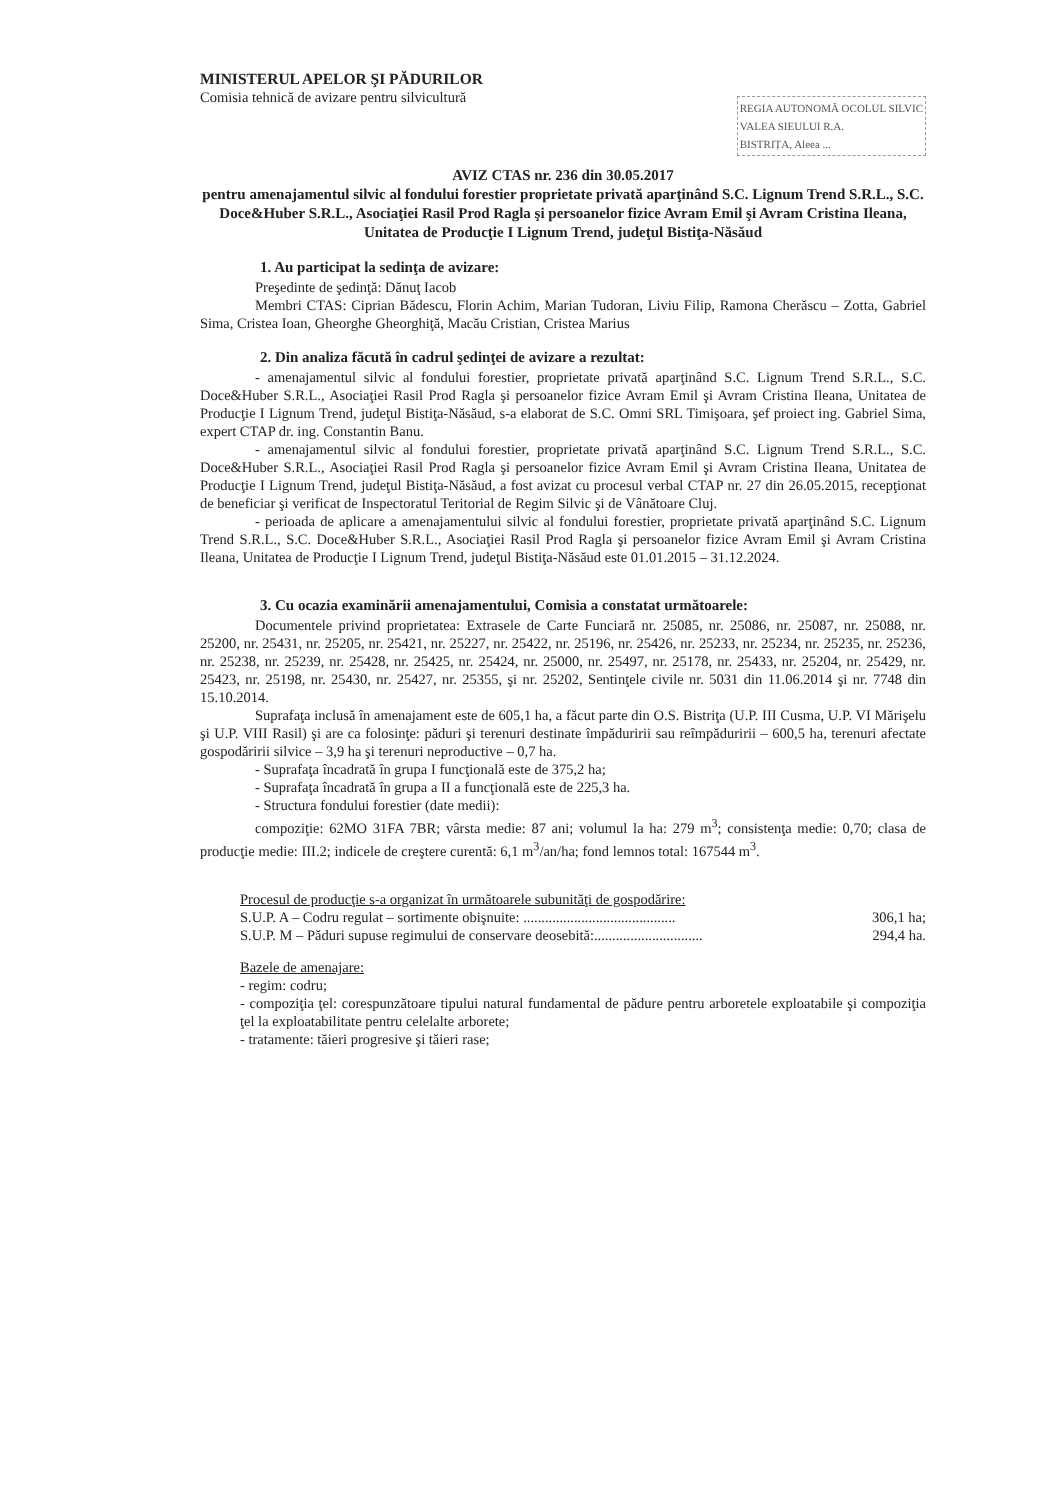MINISTERUL APELOR ŞI PĂDURILOR
Comisia tehnică de avizare pentru silvicultură
REGIA AUTONOMĂ OCOLUL SILVIC
VALEA SIEULUI R.A.
BISTRIȚA, Aleea ...
AVIZ CTAS nr. 236 din 30.05.2017
pentru amenajamentul silvic al fondului forestier proprietate privată aparţinând S.C. Lignum Trend S.R.L., S.C. Doce&Huber S.R.L., Asociaţiei Rasil Prod Ragla şi persoanelor fizice Avram Emil şi Avram Cristina Ileana,
Unitatea de Producţie I Lignum Trend, judeţul Bistiţa-Năsăud
1. Au participat la sedinţa de avizare:
Preşedinte de şedinţă: Dănuţ Iacob
Membri CTAS: Ciprian Bădescu, Florin Achim, Marian Tudoran, Liviu Filip, Ramona Cherăscu – Zotta, Gabriel Sima, Cristea Ioan, Gheorghe Gheorghiţă, Macău Cristian, Cristea Marius
2. Din analiza făcută în cadrul şedinţei de avizare a rezultat:
- amenajamentul silvic al fondului forestier, proprietate privată aparţinând S.C. Lignum Trend S.R.L., S.C. Doce&Huber S.R.L., Asociaţiei Rasil Prod Ragla şi persoanelor fizice Avram Emil şi Avram Cristina Ileana, Unitatea de Producţie I Lignum Trend, judeţul Bistiţa-Năsăud, s-a elaborat de S.C. Omni SRL Timişoara, şef proiect ing. Gabriel Sima, expert CTAP dr. ing. Constantin Banu.
- amenajamentul silvic al fondului forestier, proprietate privată aparţinând S.C. Lignum Trend S.R.L., S.C. Doce&Huber S.R.L., Asociaţiei Rasil Prod Ragla şi persoanelor fizice Avram Emil şi Avram Cristina Ileana, Unitatea de Producţie I Lignum Trend, judeţul Bistiţa-Năsăud, a fost avizat cu procesul verbal CTAP nr. 27 din 26.05.2015, recepţionat de beneficiar şi verificat de Inspectoratul Teritorial de Regim Silvic şi de Vânătoare Cluj.
- perioada de aplicare a amenajamentului silvic al fondului forestier, proprietate privată aparţinând S.C. Lignum Trend S.R.L., S.C. Doce&Huber S.R.L., Asociaţiei Rasil Prod Ragla şi persoanelor fizice Avram Emil şi Avram Cristina Ileana, Unitatea de Producţie I Lignum Trend, judeţul Bistiţa-Năsăud este 01.01.2015 – 31.12.2024.
3. Cu ocazia examinării amenajamentului, Comisia a constatat următoarele:
Documentele privind proprietatea: Extrasele de Carte Funciară nr. 25085, nr. 25086, nr. 25087, nr. 25088, nr. 25200, nr. 25431, nr. 25205, nr. 25421, nr. 25227, nr. 25422, nr. 25196, nr. 25426, nr. 25233, nr. 25234, nr. 25235, nr. 25236, nr. 25238, nr. 25239, nr. 25428, nr. 25425, nr. 25424, nr. 25000, nr. 25497, nr. 25178, nr. 25433, nr. 25204, nr. 25429, nr. 25423, nr. 25198, nr. 25430, nr. 25427, nr. 25355, şi nr. 25202, Sentinţele civile nr. 5031 din 11.06.2014 şi nr. 7748 din 15.10.2014.
Suprafaţa inclusă în amenajament este de 605,1 ha, a făcut parte din O.S. Bistriţa (U.P. III Cusma, U.P. VI Mărişelu şi U.P. VIII Rasil) şi are ca folosinţe: păduri şi terenuri destinate împăduririi sau reîmpăduririi – 600,5 ha, terenuri afectate gospodăririi silvice – 3,9 ha şi terenuri neproductive – 0,7 ha.
- Suprafaţa încadrată în grupa I funcţională este de 375,2 ha;
- Suprafaţa încadrată în grupa a II a funcţională este de 225,3 ha.
- Structura fondului forestier (date medii):
compoziţie: 62MO 31FA 7BR; vârsta medie: 87 ani; volumul la ha: 279 m<sup>3</sup>; consistenţa medie: 0,70; clasa de producţie medie: III.2; indicele de creştere curentă: 6,1 m<sup>3</sup>/an/ha; fond lemnos total: 167544 m<sup>3</sup>.
Procesul de producţie s-a organizat în următoarele subunităţi de gospodărire:
S.U.P. A – Codru regulat – sortimente obişnuite: .......................................... 306,1 ha;
S.U.P. M – Păduri supuse regimului de conservare deosebită:.............................. 294,4 ha.
Bazele de amenajare:
- regim: codru;
- compoziţia ţel: corespunzătoare tipului natural fundamental de pădure pentru arboretele exploatabile şi compoziţia ţel la exploatabilitate pentru celelalte arborete;
- tratamente: tăieri progresive şi tăieri rase;